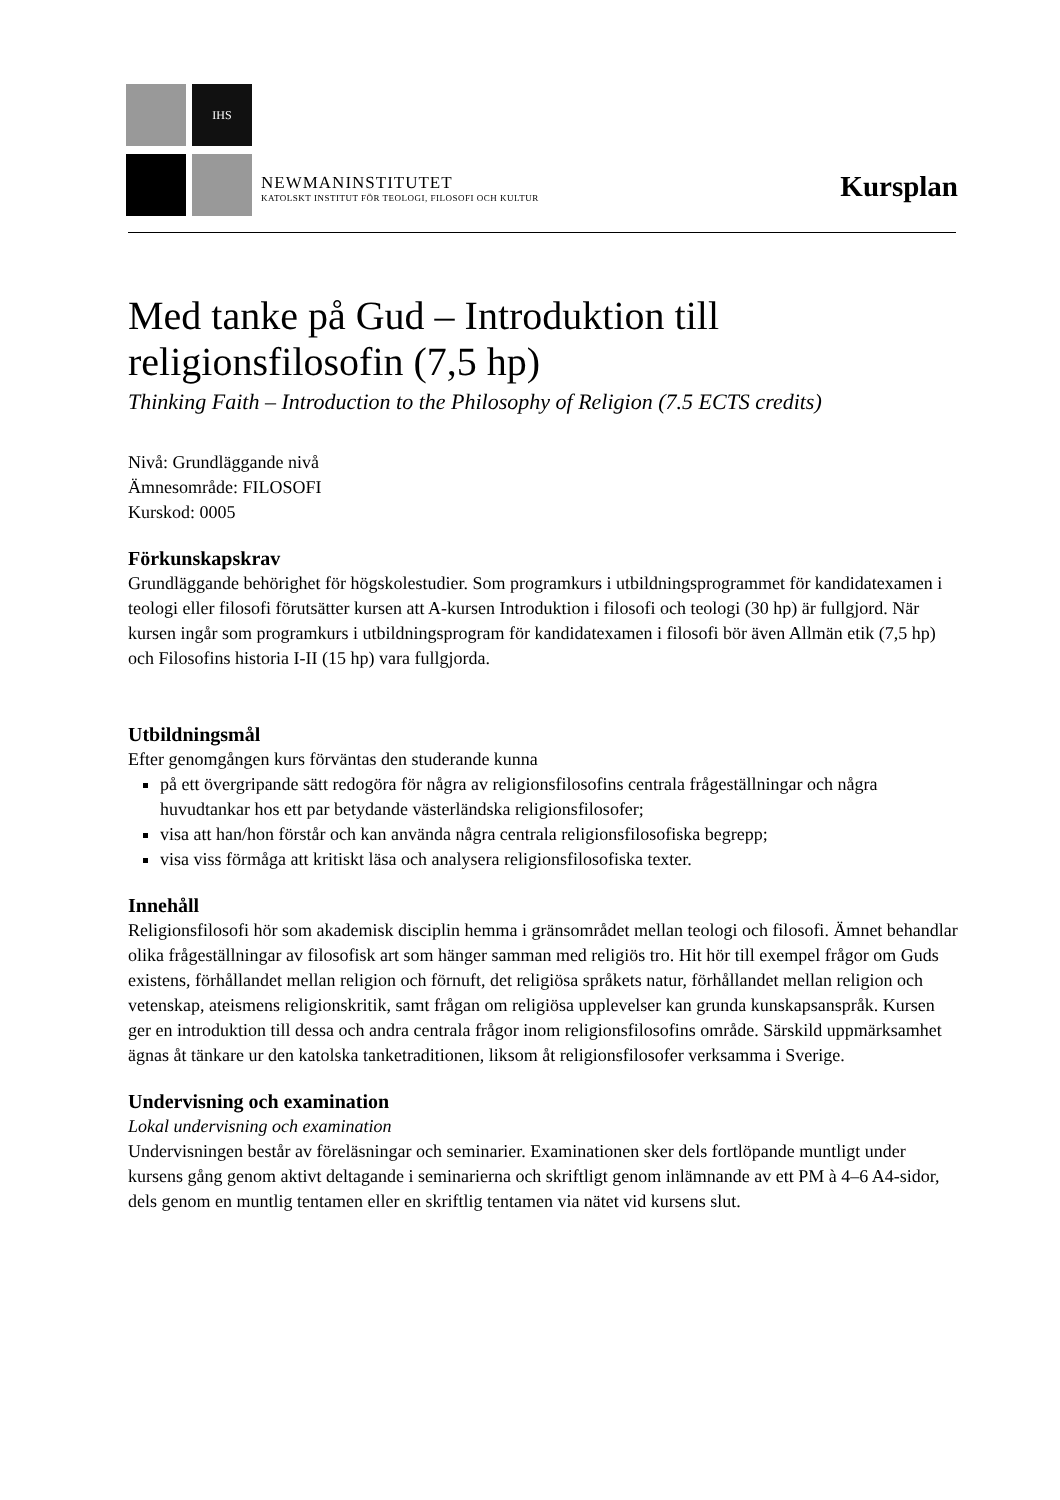IHS
NEWMANINSTITUTET
KATOLSKT INSTITUT FÖR TEOLOGI, FILOSOFI OCH KULTUR
Kursplan
Med tanke på Gud – Introduktion till religionsfilosofin (7,5 hp)
Thinking Faith – Introduction to the Philosophy of Religion (7.5 ECTS credits)
Nivå: Grundläggande nivå
Ämnesområde: FILOSOFI
Kurskod: 0005
Förkunskapskrav
Grundläggande behörighet för högskolestudier. Som programkurs i utbildningsprogrammet för kandidatexamen i teologi eller filosofi förutsätter kursen att A-kursen Introduktion i filosofi och teologi (30 hp) är fullgjord. När kursen ingår som programkurs i utbildningsprogram för kandidatexamen i filosofi bör även Allmän etik (7,5 hp) och Filosofins historia I-II (15 hp) vara fullgjorda.
Utbildningsmål
Efter genomgången kurs förväntas den studerande kunna
på ett övergripande sätt redogöra för några av religionsfilosofins centrala frågeställningar och några huvudtankar hos ett par betydande västerländska religionsfilosofer;
visa att han/hon förstår och kan använda några centrala religionsfilosofiska begrepp;
visa viss förmåga att kritiskt läsa och analysera religionsfilosofiska texter.
Innehåll
Religionsfilosofi hör som akademisk disciplin hemma i gränsområdet mellan teologi och filosofi. Ämnet behandlar olika frågeställningar av filosofisk art som hänger samman med religiös tro. Hit hör till exempel frågor om Guds existens, förhållandet mellan religion och förnuft, det religiösa språkets natur, förhållandet mellan religion och vetenskap, ateismens religionskritik, samt frågan om religiösa upplevelser kan grunda kunskapsanspråk. Kursen ger en introduktion till dessa och andra centrala frågor inom religionsfilosofins område. Särskild uppmärksamhet ägnas åt tänkare ur den katolska tanketraditionen, liksom åt religionsfilosofer verksamma i Sverige.
Undervisning och examination
Lokal undervisning och examination
Undervisningen består av föreläsningar och seminarier. Examinationen sker dels fortlöpande muntligt under kursens gång genom aktivt deltagande i seminarierna och skriftligt genom inlämnande av ett PM à 4–6 A4-sidor, dels genom en muntlig tentamen eller en skriftlig tentamen via nätet vid kursens slut.